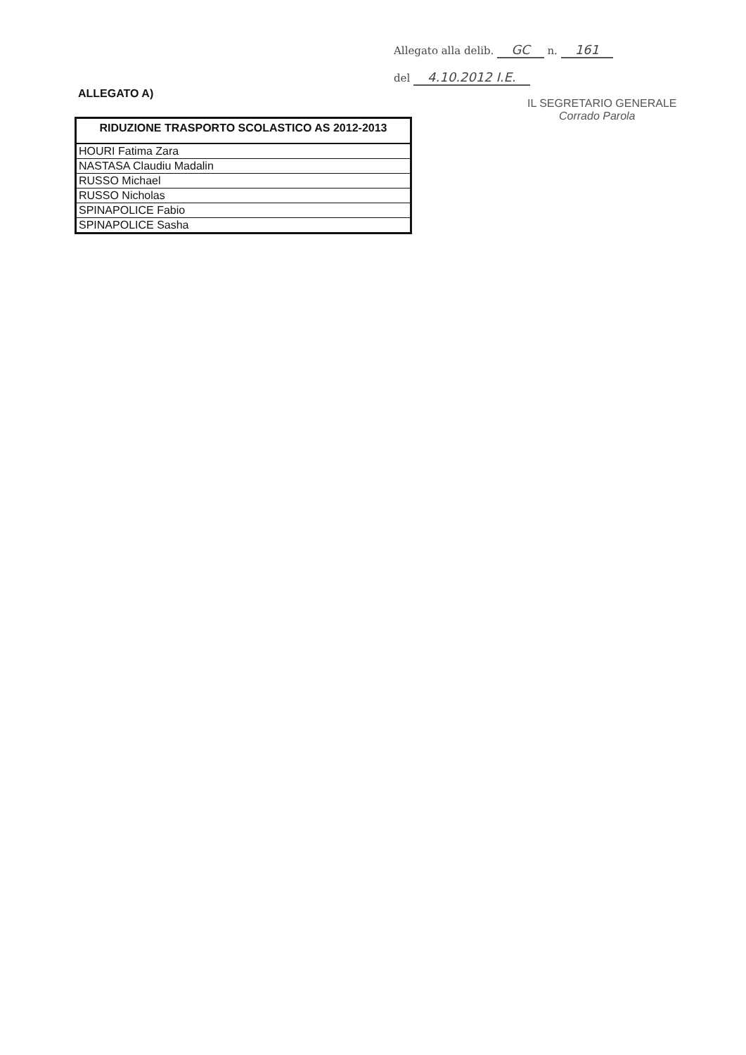Allegato alla delib. GC n. 161
del 4.10.2012 I.E.
IL SEGRETARIO GENERALE
Corrado Parola
ALLEGATO A)
| RIDUZIONE TRASPORTO SCOLASTICO AS 2012-2013 |
| --- |
| HOURI Fatima Zara |
| NASTASA Claudiu Madalin |
| RUSSO Michael |
| RUSSO Nicholas |
| SPINAPOLICE Fabio |
| SPINAPOLICE Sasha |